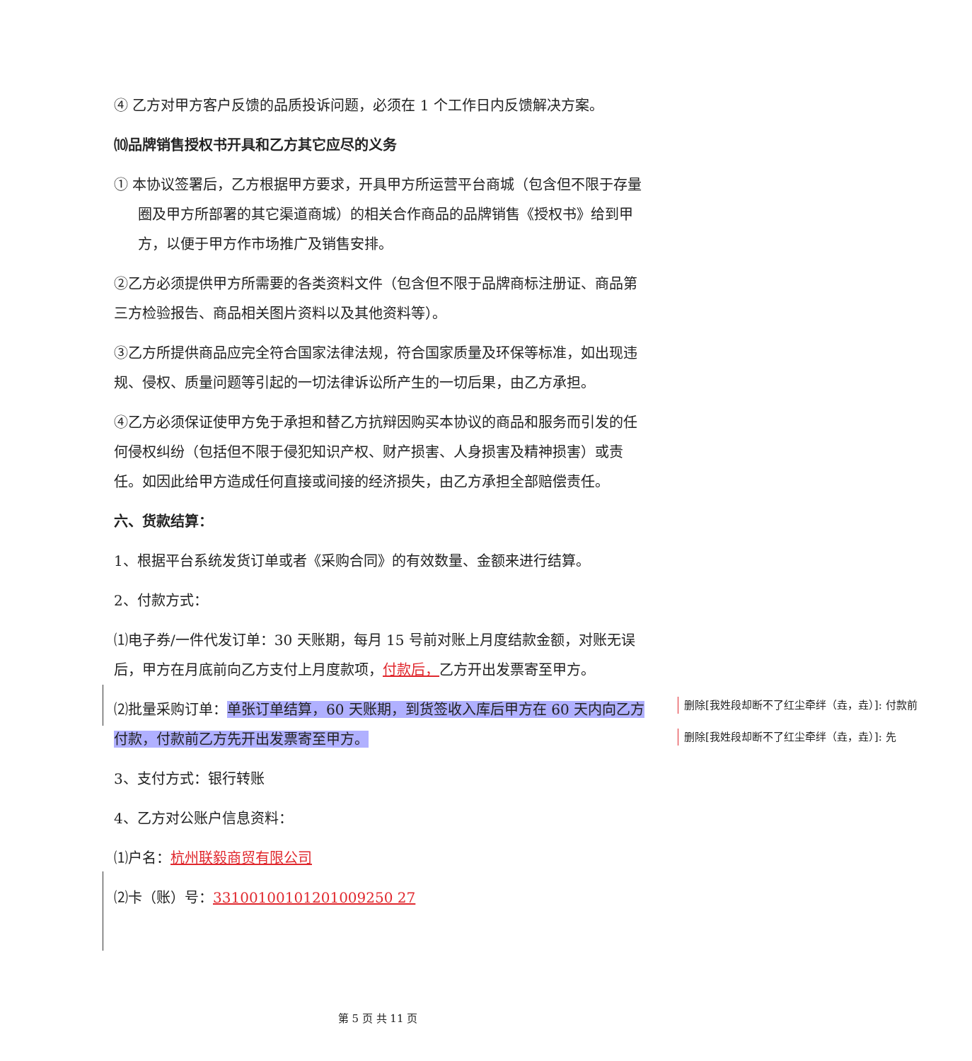④ 乙方对甲方客户反馈的品质投诉问题，必须在 1 个工作日内反馈解决方案。
⑽品牌销售授权书开具和乙方其它应尽的义务
① 本协议签署后，乙方根据甲方要求，开具甲方所运营平台商城（包含但不限于存量圈及甲方所部署的其它渠道商城）的相关合作商品的品牌销售《授权书》给到甲方，以便于甲方作市场推广及销售安排。
②乙方必须提供甲方所需要的各类资料文件（包含但不限于品牌商标注册证、商品第三方检验报告、商品相关图片资料以及其他资料等）。
③乙方所提供商品应完全符合国家法律法规，符合国家质量及环保等标准，如出现违规、侵权、质量问题等引起的一切法律诉讼所产生的一切后果，由乙方承担。
④乙方必须保证使甲方免于承担和替乙方抗辩因购买本协议的商品和服务而引发的任何侵权纠纷（包括但不限于侵犯知识产权、财产损害、人身损害及精神损害）或责任。如因此给甲方造成任何直接或间接的经济损失，由乙方承担全部赔偿责任。
六、货款结算：
1、根据平台系统发货订单或者《采购合同》的有效数量、金额来进行结算。
2、付款方式：
⑴电子券/一件代发订单：30 天账期，每月 15 号前对账上月度结款金额，对账无误后，甲方在月底前向乙方支付上月度款项，付款后，乙方开出发票寄至甲方。
⑵批量采购订单：单张订单结算，60 天账期，到货签收入库后甲方在 60 天内向乙方付款，付款前乙方先开出发票寄至甲方。
3、支付方式：银行转账
4、乙方对公账户信息资料：
⑴户名：杭州联毅商贸有限公司
⑵卡（账）号：33100100101201009250 27
删除[我姓段却断不了红尘牵绊（垚，垚）]: 付款前
删除[我姓段却断不了红尘牵绊（垚，垚）]: 先
第 5 页 共 11 页